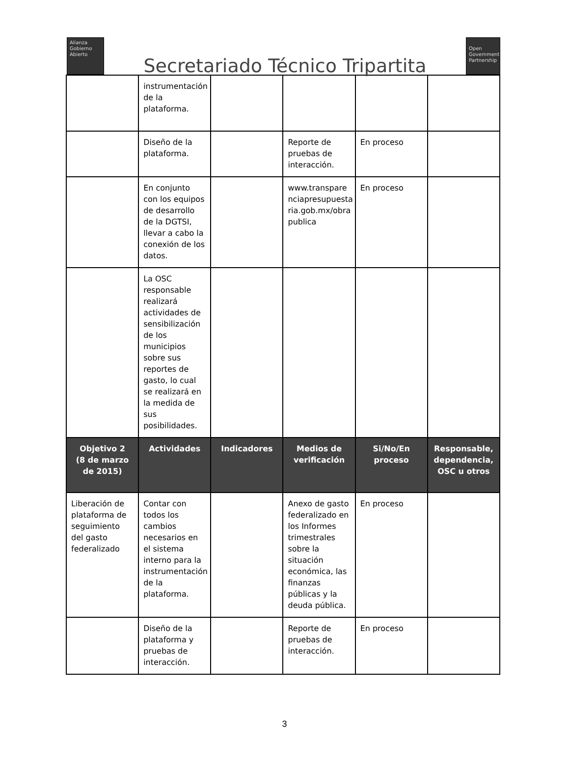Alianza
Gobierno
Abierto
Secretariado Técnico Tripartita
Open
Government
Partnership
| | instrumentación de la plataforma. | | | | |
| | Diseño de la plataforma. | | Reporte de pruebas de interacción. | En proceso | |
| | En conjunto con los equipos de desarrollo de la DGTSI, llevar a cabo la conexión de los datos. | | www.transpare nciapresupuesta ria.gob.mx/obra publica | En proceso | |
| | La OSC responsable realizará actividades de sensibilización de los municipios sobre sus reportes de gasto, lo cual se realizará en la medida de sus posibilidades. | | | | |
| Objetivo 2 (8 de marzo de 2015) | Actividades | Indicadores | Medios de verificación | Si/No/En proceso | Responsable, dependencia, OSC u otros |
| Liberación de plataforma de seguimiento del gasto federalizado | Contar con todos los cambios necesarios en el sistema interno para la instrumentación de la plataforma. | | Anexo de gasto federalizado en los Informes trimestrales sobre la situación económica, las finanzas públicas y la deuda pública. | En proceso | |
| | Diseño de la plataforma y pruebas de interacción. | | Reporte de pruebas de interacción. | En proceso | |
3